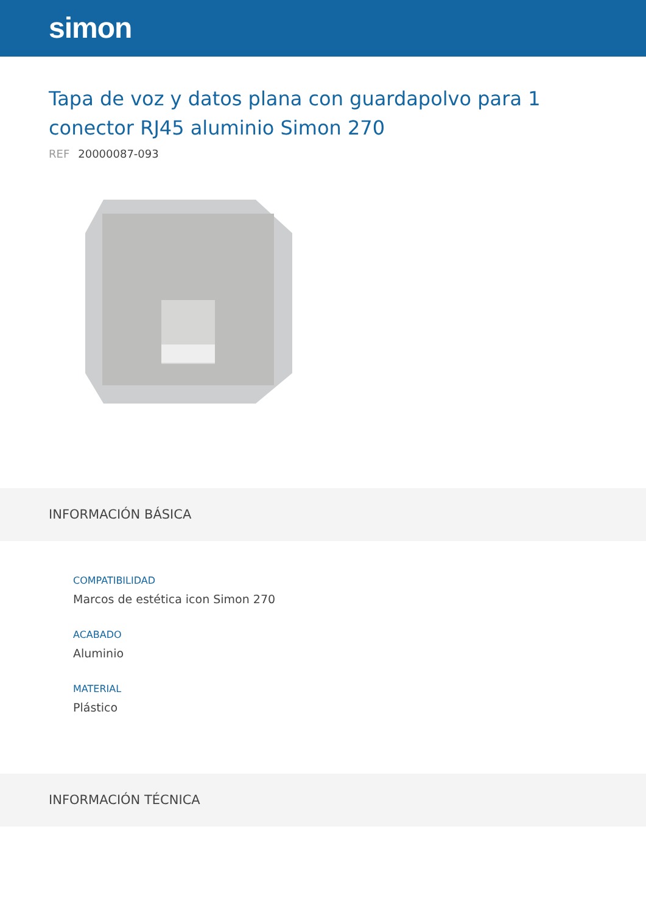simon
Tapa de voz y datos plana con guardapolvo para 1 conector RJ45 aluminio Simon 270
REF 20000087-093
INFORMACIÓN BÁSICA
COMPATIBILIDAD
Marcos de estética icon Simon 270
ACABADO
Aluminio
MATERIAL
Plástico
INFORMACIÓN TÉCNICA